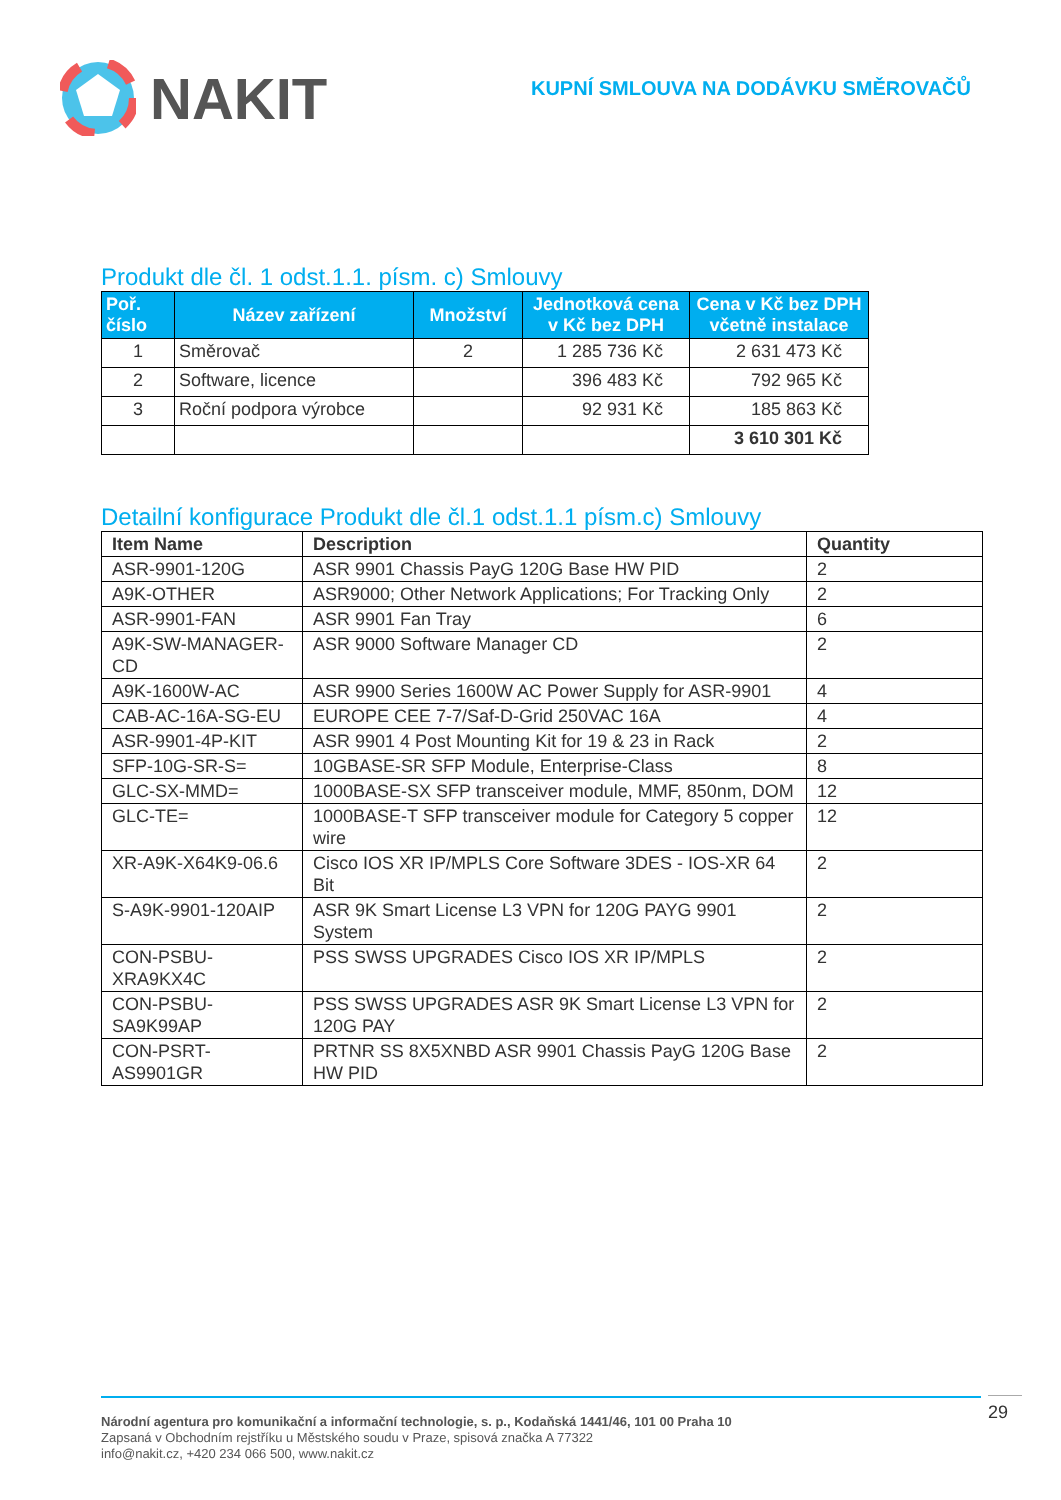NAKIT
KUPNÍ SMLOUVA NA DODÁVKU SMĚROVAČŮ
Produkt dle čl. 1 odst.1.1. písm. c) Smlouvy
| Poř. číslo | Název zařízení | Množství | Jednotková cena v Kč bez DPH | Cena v Kč bez DPH včetně instalace |
| --- | --- | --- | --- | --- |
| 1 | Směrovač | 2 | 1 285 736 Kč | 2 631 473 Kč |
| 2 | Software, licence | | 396 483 Kč | 792 965 Kč |
| 3 | Roční podpora výrobce | | 92 931 Kč | 185 863 Kč |
| | | | | 3 610 301 Kč |
Detailní konfigurace Produkt dle čl.1 odst.1.1 písm.c) Smlouvy
| Item Name | Description | Quantity |
| --- | --- | --- |
| ASR-9901-120G | ASR 9901 Chassis PayG 120G Base HW PID | 2 |
| A9K-OTHER | ASR9000; Other Network Applications; For Tracking Only | 2 |
| ASR-9901-FAN | ASR 9901 Fan Tray | 6 |
| A9K-SW-MANAGER-CD | ASR 9000 Software Manager CD | 2 |
| A9K-1600W-AC | ASR 9900 Series 1600W AC Power Supply for ASR-9901 | 4 |
| CAB-AC-16A-SG-EU | EUROPE CEE 7-7/Saf-D-Grid 250VAC 16A | 4 |
| ASR-9901-4P-KIT | ASR 9901 4 Post Mounting Kit for 19 & 23 in Rack | 2 |
| SFP-10G-SR-S= | 10GBASE-SR SFP Module, Enterprise-Class | 8 |
| GLC-SX-MMD= | 1000BASE-SX SFP transceiver module, MMF, 850nm, DOM | 12 |
| GLC-TE= | 1000BASE-T SFP transceiver module for Category 5 copper wire | 12 |
| XR-A9K-X64K9-06.6 | Cisco IOS XR IP/MPLS Core Software 3DES - IOS-XR 64 Bit | 2 |
| S-A9K-9901-120AIP | ASR 9K Smart License L3 VPN for 120G PAYG 9901 System | 2 |
| CON-PSBU-XRA9KX4C | PSS SWSS UPGRADES Cisco IOS XR IP/MPLS | 2 |
| CON-PSBU-SA9K99AP | PSS SWSS UPGRADES ASR 9K Smart License L3 VPN for 120G PAY | 2 |
| CON-PSRT-AS9901GR | PRTNR SS 8X5XNBD ASR 9901 Chassis PayG 120G Base HW PID | 2 |
Národní agentura pro komunikační a informační technologie, s. p., Kodaňská 1441/46, 101 00 Praha 10
Zapsaná v Obchodním rejstříku u Městského soudu v Praze, spisová značka A 77322
info@nakit.cz, +420 234 066 500, www.nakit.cz
29